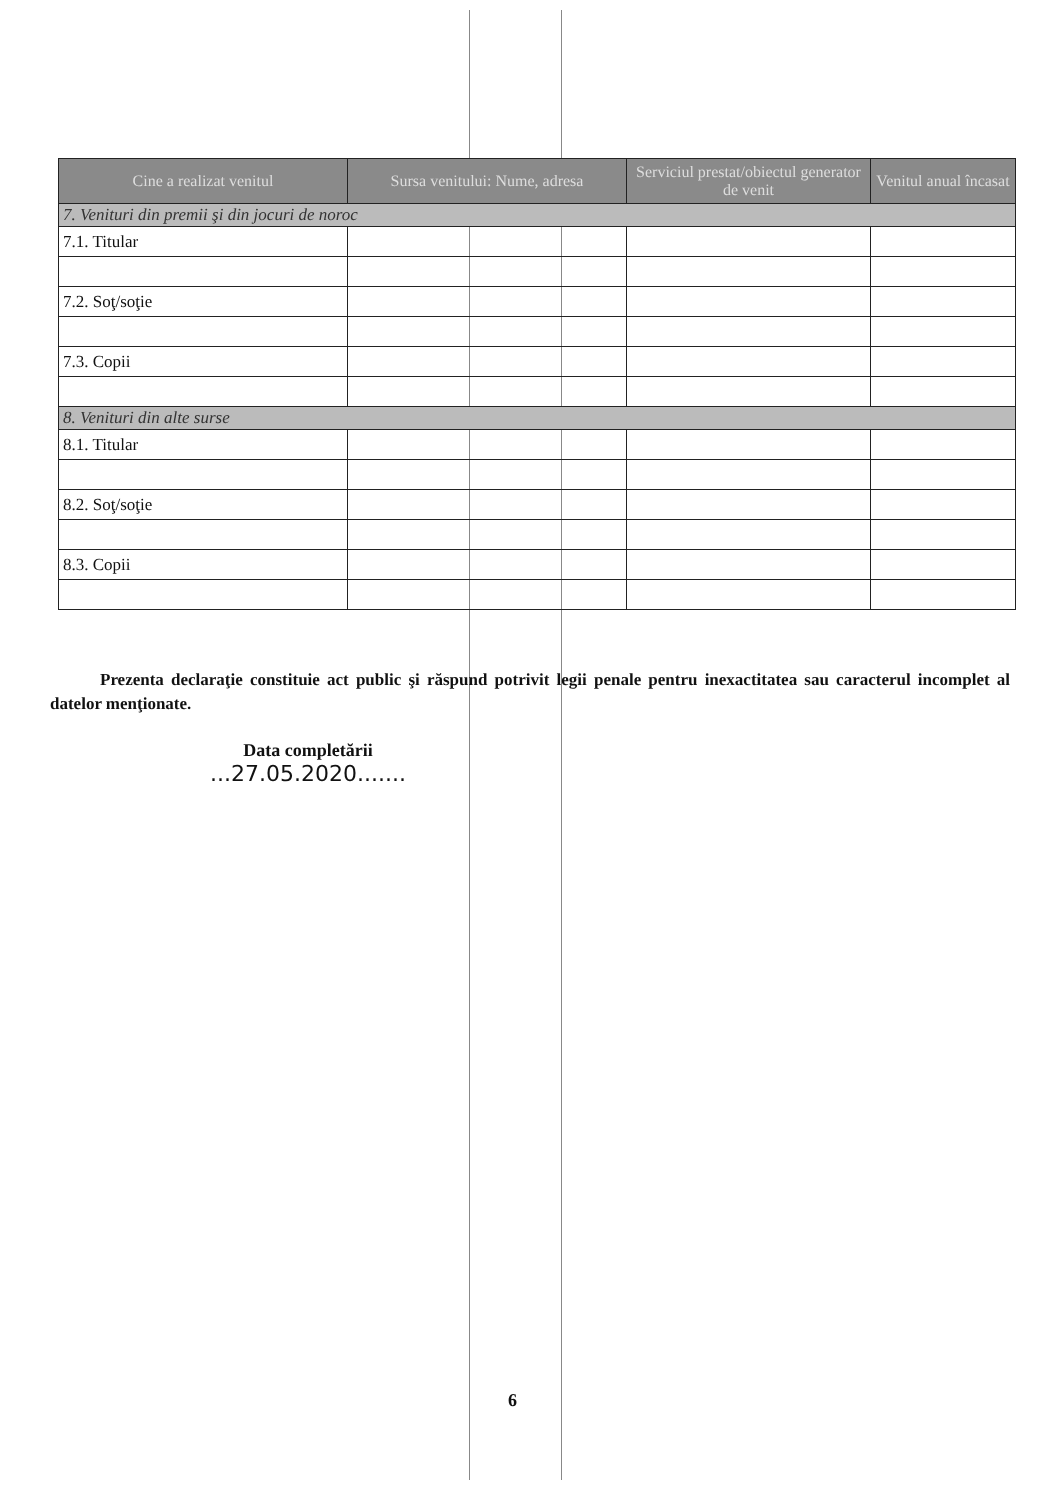| Cine a realizat venitul | Sursa venitului: Nume, adresa | Serviciul prestat/obiectul generator de venit | Venitul anual încasat |
| --- | --- | --- | --- |
| 7. Venituri din premii şi din jocuri de noroc | | | |
| 7.1. Titular | | | |
| 7.2. Soţ/soţie | | | |
| 7.3. Copii | | | |
| 8. Venituri din alte surse | | | |
| 8.1. Titular | | | |
| 8.2. Soţ/soţie | | | |
| 8.3. Copii | | | |
Prezenta declaraţie constituie act public şi răspund potrivit legii penale pentru inexactitatea sau caracterul incomplet al datelor menţionate.
Data completării
...27.05.2020.......
6